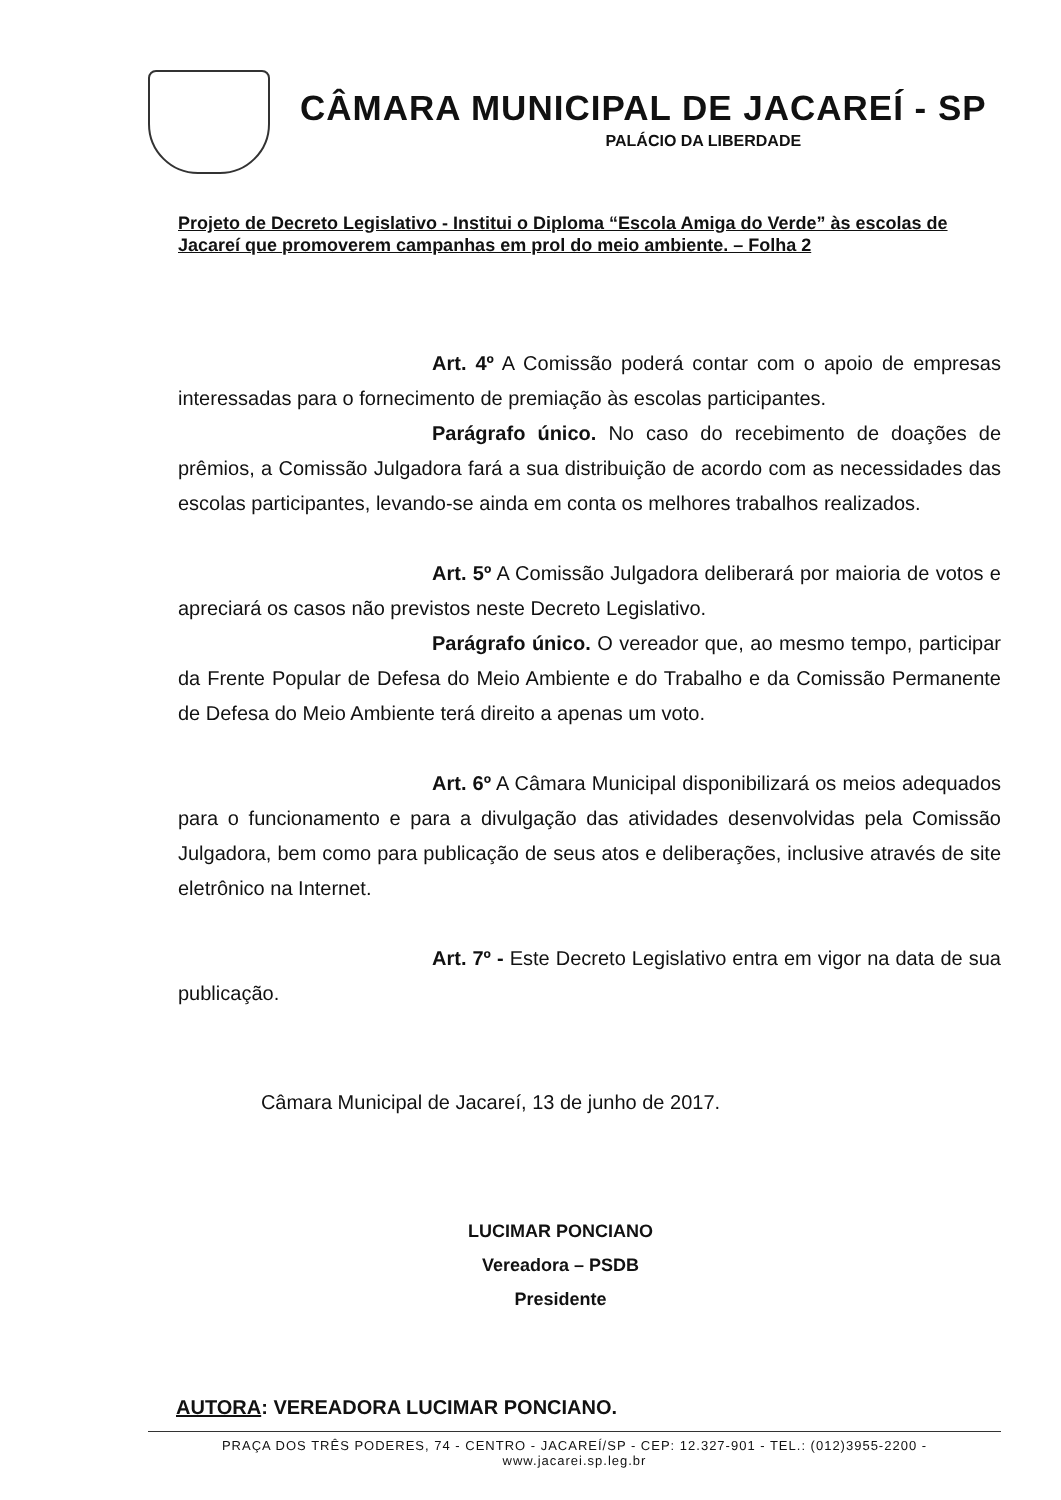CÂMARA MUNICIPAL DE JACAREÍ - SP
PALÁCIO DA LIBERDADE
Projeto de Decreto Legislativo - Institui o Diploma “Escola Amiga do Verde” às escolas de Jacareí que promoverem campanhas em prol do meio ambiente. – Folha 2
Art. 4º A Comissão poderá contar com o apoio de empresas interessadas para o fornecimento de premiação às escolas participantes.
Parágrafo único. No caso do recebimento de doações de prêmios, a Comissão Julgadora fará a sua distribuição de acordo com as necessidades das escolas participantes, levando-se ainda em conta os melhores trabalhos realizados.
Art. 5º A Comissão Julgadora deliberará por maioria de votos e apreciará os casos não previstos neste Decreto Legislativo.
Parágrafo único. O vereador que, ao mesmo tempo, participar da Frente Popular de Defesa do Meio Ambiente e do Trabalho e da Comissão Permanente de Defesa do Meio Ambiente terá direito a apenas um voto.
Art. 6º A Câmara Municipal disponibilizará os meios adequados para o funcionamento e para a divulgação das atividades desenvolvidas pela Comissão Julgadora, bem como para publicação de seus atos e deliberações, inclusive através de site eletrônico na Internet.
Art. 7º - Este Decreto Legislativo entra em vigor na data de sua publicação.
Câmara Municipal de Jacareí, 13 de junho de 2017.
LUCIMAR PONCIANO
Vereadora – PSDB
Presidente
AUTORA: VEREADORA LUCIMAR PONCIANO.
PRAÇA DOS TRÊS PODERES, 74 - CENTRO - JACAREÍ/SP - CEP: 12.327-901 - TEL.: (012)3955-2200 - www.jacarei.sp.leg.br